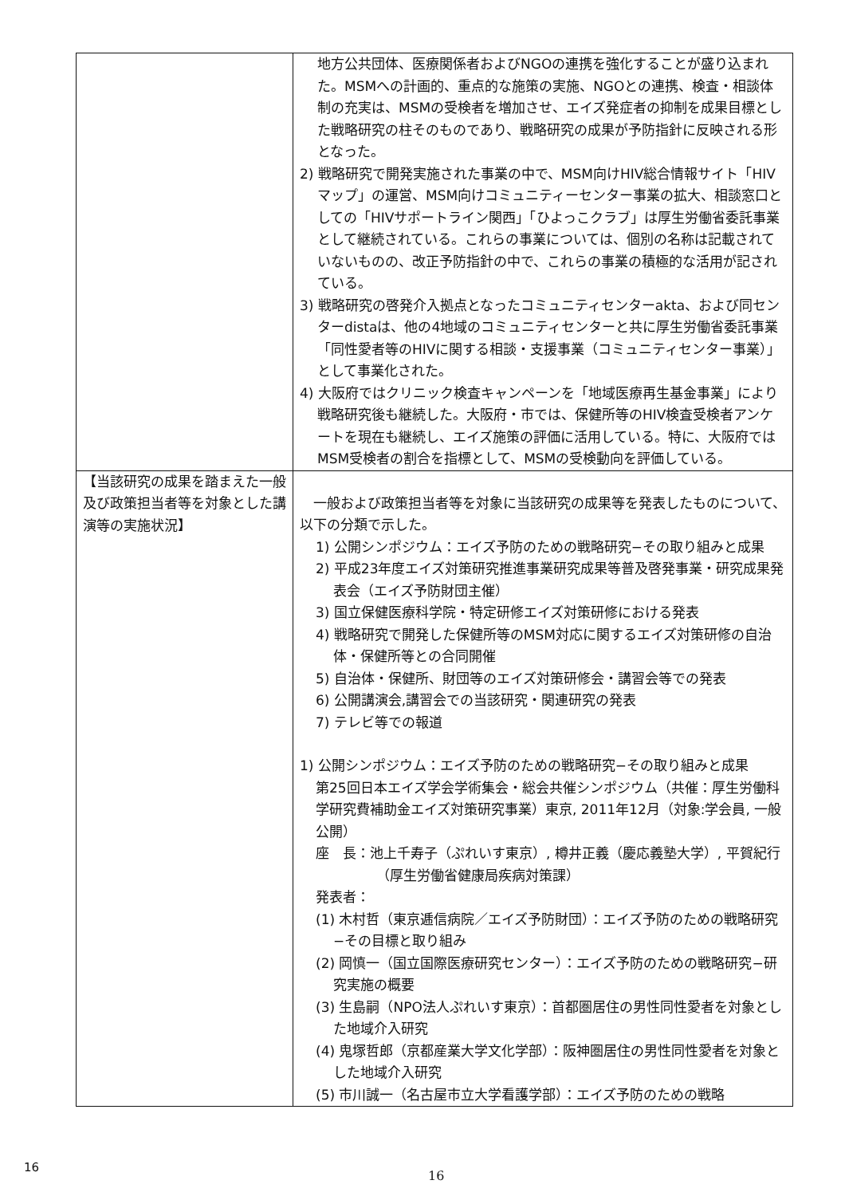| | 地方公共団体、医療関係者およびNGOの連携を強化することが盛り込まれた。MSMへの計画的、重点的な施策の実施、NGOとの連携、検査・相談体制の充実は、MSMの受検者を増加させ、エイズ発症者の抑制を成果目標とした戦略研究の柱そのものであり、戦略研究の成果が予防指針に反映される形となった。 2) 戦略研究で開発実施された事業の中で、MSM向けHIV総合情報サイト「HIVマップ」の運営、MSM向けコミュニティーセンター事業の拡大、相談窓口としての「HIVサポートライン関西」「ひよっこクラブ」は厚生労働省委託事業として継続されている。これらの事業については、個別の名称は記載されていないものの、改正予防指針の中で、これらの事業の積極的な活用が記されている。 3) 戦略研究の啓発介入拠点となったコミュニティセンターakta、および同センターdistaは、他の4地域のコミュニティセンターと共に厚生労働省委託事業「同性愛者等のHIVに関する相談・支援事業（コミュニティセンター事業）」として事業化された。 4) 大阪府ではクリニック検査キャンペーンを「地域医療再生基金事業」により戦略研究後も継続した。大阪府・市では、保健所等のHIV検査受検者アンケートを現在も継続し、エイズ施策の評価に活用している。特に、大阪府ではMSM受検者の割合を指標として、MSMの受検動向を評価している。 |
| 【当該研究の成果を踏まえた一般及び政策担当者等を対象とした講演等の実施状況】 | 一般および政策担当者等を対象に当該研究の成果等を発表したものについて、以下の分類で示した。 1) 公開シンポジウム：エイズ予防のための戦略研究−その取り組みと成果 2) 平成23年度エイズ対策研究推進事業研究成果等普及啓発事業・研究成果発表会（エイズ予防財団主催） 3) 国立保健医療科学院・特定研修エイズ対策研修における発表 4) 戦略研究で開発した保健所等のMSM対応に関するエイズ対策研修の自治体・保健所等との合同開催 5) 自治体・保健所、財団等のエイズ対策研修会・講習会等での発表 6) 公開講演会,講習会での当該研究・関連研究の発表 7) テレビ等での報道 1) 公開シンポジウム：エイズ予防のための戦略研究−その取り組みと成果 第25回日本エイズ学会学術集会・総会共催シンポジウム（共催：厚生労働科学研究費補助金エイズ対策研究事業）東京, 2011年12月（対象:学会員, 一般公開） 座 長：池上千寿子（ぷれいす東京）, 樽井正義（慶応義塾大学）, 平賀紀行（厚生労働省健康局疾病対策課） 発表者： (1) 木村哲（東京逓信病院／エイズ予防財団）：エイズ予防のための戦略研究−その目標と取り組み (2) 岡慎一（国立国際医療研究センター）：エイズ予防のための戦略研究−研究実施の概要 (3) 生島嗣（NPO法人ぷれいす東京）：首都圏居住の男性同性愛者を対象とした地域介入研究 (4) 鬼塚哲郎（京都産業大学文化学部）：阪神圏居住の男性同性愛者を対象とした地域介入研究 (5) 市川誠一（名古屋市立大学看護学部）：エイズ予防のための戦略 |
16
16